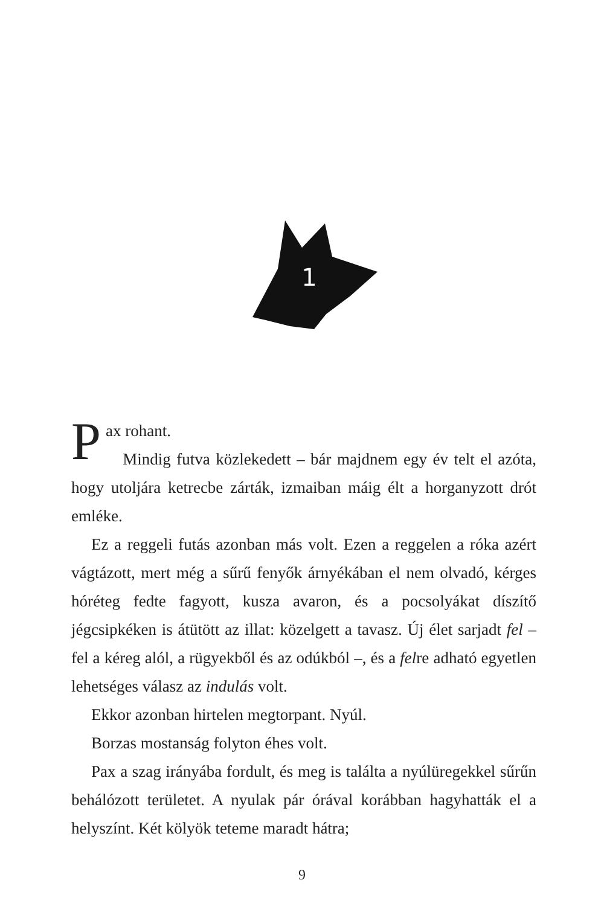1
Pax rohant.
Mindig futva közlekedett – bár majdnem egy év telt el azóta, hogy utoljára ketrecbe zárták, izmaiban máig élt a horganyzott drót emléke.
Ez a reggeli futás azonban más volt. Ezen a reggelen a róka azért vágtázott, mert még a sűrű fenyők árnyékában el nem olvadó, kérges hóréteg fedte fagyott, kusza avaron, és a pocsolyákat díszítő jégcsipkéken is átütött az illat: közelgett a tavasz. Új élet sarjadt fel – fel a kéreg alól, a rügyekből és az odúkból –, és a felre adható egyetlen lehetséges válasz az indulás volt.
Ekkor azonban hirtelen megtorpant. Nyúl.
Borzas mostanság folyton éhes volt.
Pax a szag irányába fordult, és meg is találta a nyúlüregekkel sűrűn behálózott területet. A nyulak pár órával korábban hagyhatták el a helyszínt. Két kölyök teteme maradt hátra;
9